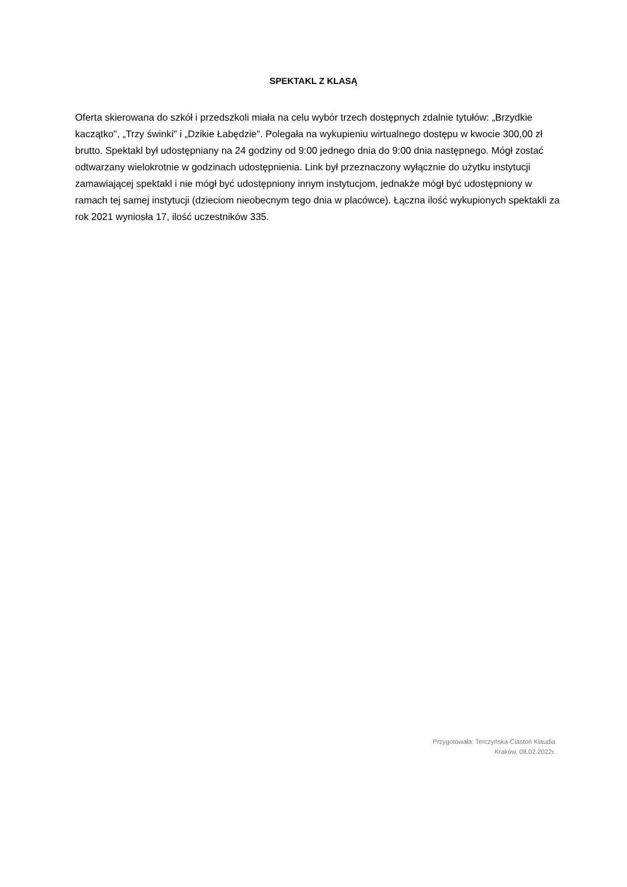SPEKTAKL Z KLASĄ
Oferta skierowana do szkół i przedszkoli miała na celu wybór trzech dostępnych zdalnie tytułów: „Brzydkie kaczątko", „Trzy świnki" i „Dzikie Łabędzie". Polegała na wykupieniu wirtualnego dostępu w kwocie 300,00 zł brutto. Spektakl był udostępniany na 24 godziny od 9:00 jednego dnia do 9:00 dnia następnego. Mógł zostać odtwarzany wielokrotnie w godzinach udostępnienia. Link był przeznaczony wyłącznie do użytku instytucji zamawiającej spektakl i nie mógł być udostępniony innym instytucjom, jednakże mógł być udostępniony w ramach tej samej instytucji (dzieciom nieobecnym tego dnia w placówce). Łączna ilość wykupionych spektakli za rok 2021 wyniosła 17, ilość uczestników 335.
Przygotowała: Terczyńska-Ciastoń Klaudia
Kraków, 08.02.2022r.